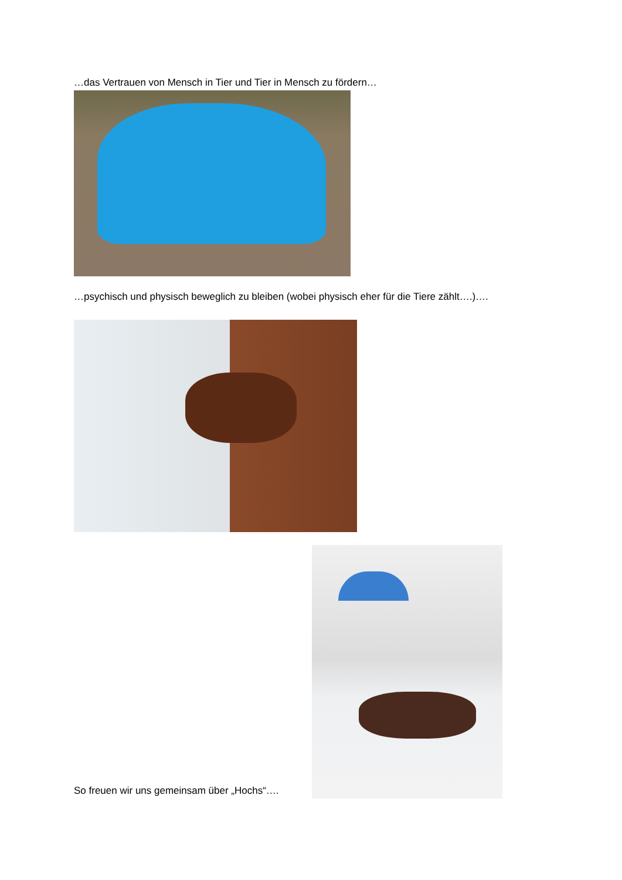…das Vertrauen von Mensch in Tier und Tier in Mensch zu fördern…
…psychisch und physisch beweglich zu bleiben (wobei physisch eher für die Tiere zählt….)….
So freuen wir uns gemeinsam über „Hochs“….